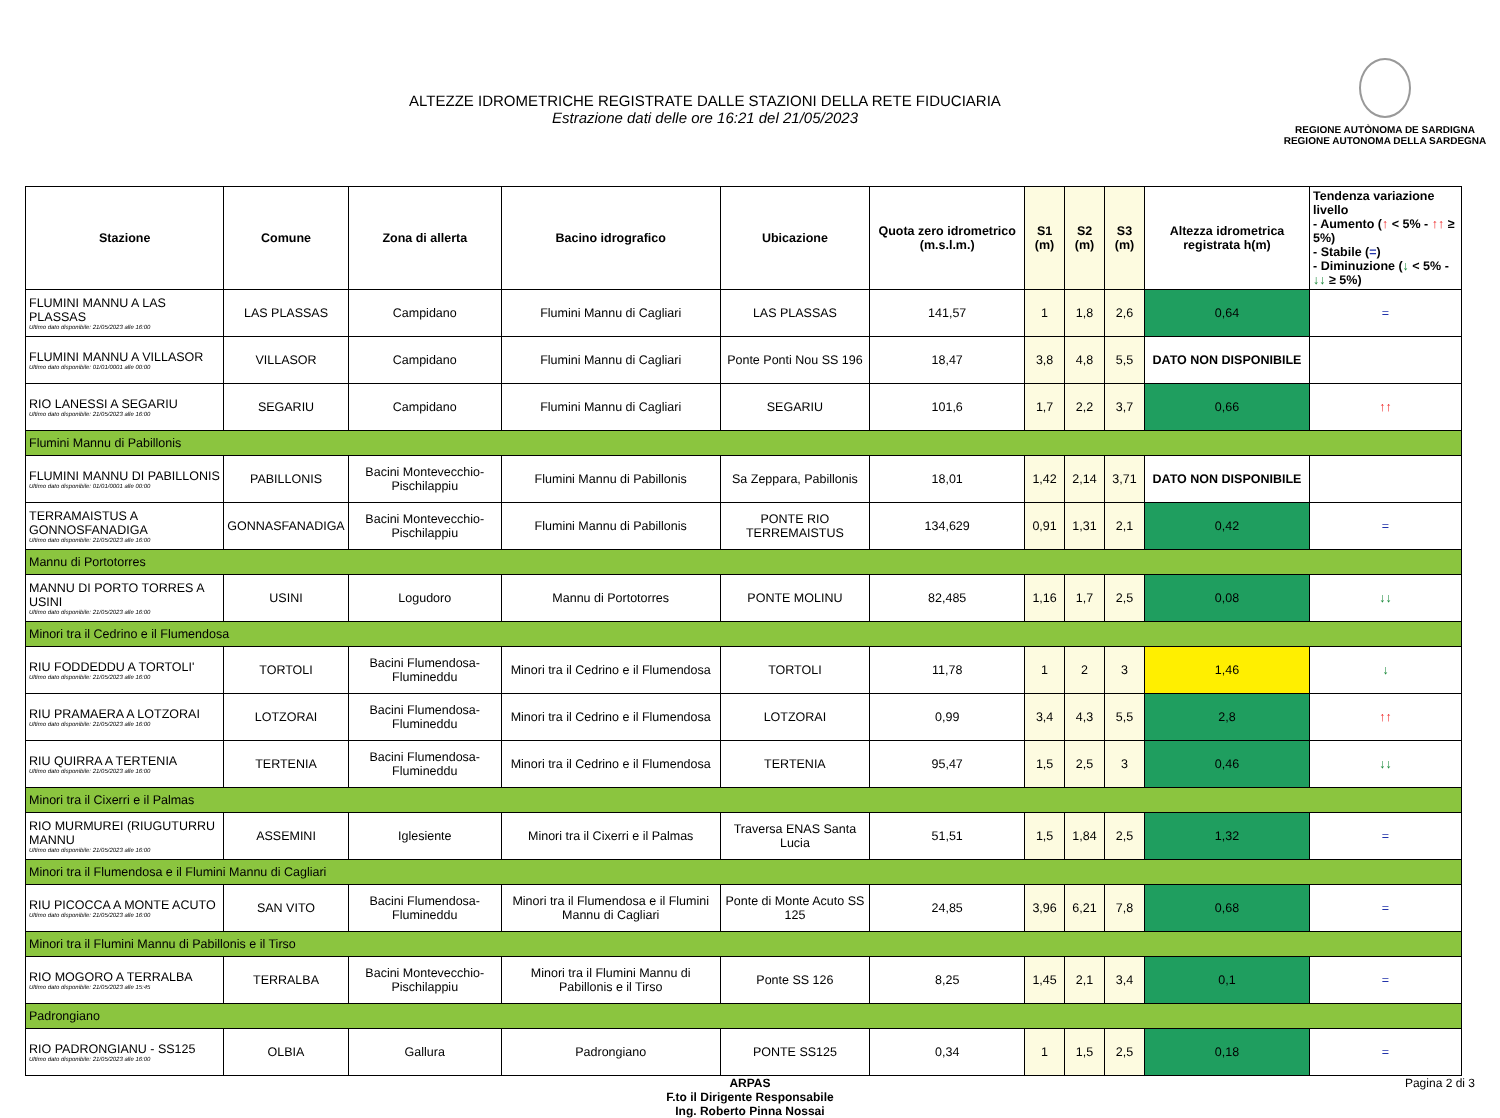ALTEZZE IDROMETRICHE REGISTRATE DALLE STAZIONI DELLA RETE FIDUCIARIA
Estrazione dati delle ore 16:21 del 21/05/2023
REGIONE AUTÒNOMA DE SARDIGNA
REGIONE AUTONOMA DELLA SARDEGNA
| Stazione | Comune | Zona di allerta | Bacino idrografico | Ubicazione | Quota zero idrometrico (m.s.l.m.) | S1 (m) | S2 (m) | S3 (m) | Altezza idrometrica registrata h(m) | Tendenza variazione livello - Aumento ( ↑ < 5% - ↑↑ ≥ 5%) - Stabile ( = ) - Diminuzione ( ↓ < 5% - ↓↓ ≥ 5%) |
| --- | --- | --- | --- | --- | --- | --- | --- | --- | --- | --- |
| FLUMINI MANNU A LAS PLASSAS Ultimo dato disponibile: 21/05/2023 alle 16:00 | LAS PLASSAS | Campidano | Flumini Mannu di Cagliari | LAS PLASSAS | 141,57 | 1 | 1,8 | 2,6 | 0,64 | = |
| FLUMINI MANNU A VILLASOR Ultimo dato disponibile: 01/01/0001 alle 00:00 | VILLASOR | Campidano | Flumini Mannu di Cagliari | Ponte Ponti Nou SS 196 | 18,47 | 3,8 | 4,8 | 5,5 | DATO NON DISPONIBILE | |
| RIO LANESSI A SEGARIU Ultimo dato disponibile: 21/05/2023 alle 16:00 | SEGARIU | Campidano | Flumini Mannu di Cagliari | SEGARIU | 101,6 | 1,7 | 2,2 | 3,7 | 0,66 | ↑↑ |
| Flumini Mannu di Pabillonis | | | | | | | | | | |
| FLUMINI MANNU DI PABILLONIS Ultimo dato disponibile: 01/01/0001 alle 00:00 | PABILLONIS | Bacini Montevecchio-Pischilappiu | Flumini Mannu di Pabillonis | Sa Zeppara, Pabillonis | 18,01 | 1,42 | 2,14 | 3,71 | DATO NON DISPONIBILE | |
| TERRAMAISTUS A GONNOSFANADIGA Ultimo dato disponibile: 21/05/2023 alle 16:00 | GONNASFANADIGA | Bacini Montevecchio-Pischilappiu | Flumini Mannu di Pabillonis | PONTE RIO TERREMAISTUS | 134,629 | 0,91 | 1,31 | 2,1 | 0,42 | = |
| Mannu di Portotorres | | | | | | | | | | |
| MANNU DI PORTO TORRES A USINI Ultimo dato disponibile: 21/05/2023 alle 16:00 | USINI | Logudoro | Mannu di Portotorres | PONTE MOLINU | 82,485 | 1,16 | 1,7 | 2,5 | 0,08 | ↓↓ |
| Minori tra il Cedrino e il Flumendosa | | | | | | | | | | |
| RIU FODDEDDU A TORTOLI' Ultimo dato disponibile: 21/05/2023 alle 16:00 | TORTOLI | Bacini Flumendosa-Flumineddu | Minori tra il Cedrino e il Flumendosa | TORTOLI | 11,78 | 1 | 2 | 3 | 1,46 | ↓ |
| RIU PRAMAERA A LOTZORAI Ultimo dato disponibile: 21/05/2023 alle 16:00 | LOTZORAI | Bacini Flumendosa-Flumineddu | Minori tra il Cedrino e il Flumendosa | LOTZORAI | 0,99 | 3,4 | 4,3 | 5,5 | 2,8 | ↑↑ |
| RIU QUIRRA A TERTENIA Ultimo dato disponibile: 21/05/2023 alle 16:00 | TERTENIA | Bacini Flumendosa-Flumineddu | Minori tra il Cedrino e il Flumendosa | TERTENIA | 95,47 | 1,5 | 2,5 | 3 | 0,46 | ↓↓ |
| Minori tra il Cixerri e il Palmas | | | | | | | | | | |
| RIO MURMUREI (RIUGUTURRU MANNU Ultimo dato disponibile: 21/05/2023 alle 16:00 | ASSEMINI | Iglesiente | Minori tra il Cixerri e il Palmas | Traversa ENAS Santa Lucia | 51,51 | 1,5 | 1,84 | 2,5 | 1,32 | = |
| Minori tra il Flumendosa e il Flumini Mannu di Cagliari | | | | | | | | | | |
| RIU PICOCCA A MONTE ACUTO Ultimo dato disponibile: 21/05/2023 alle 16:00 | SAN VITO | Bacini Flumendosa-Flumineddu | Minori tra il Flumendosa e il Flumini Mannu di Cagliari | Ponte di Monte Acuto SS 125 | 24,85 | 3,96 | 6,21 | 7,8 | 0,68 | = |
| Minori tra il Flumini Mannu di Pabillonis e il Tirso | | | | | | | | | | |
| RIO MOGORO A TERRALBA Ultimo dato disponibile: 21/05/2023 alle 15:45 | TERRALBA | Bacini Montevecchio-Pischilappiu | Minori tra il Flumini Mannu di Pabillonis e il Tirso | Ponte SS 126 | 8,25 | 1,45 | 2,1 | 3,4 | 0,1 | = |
| Padrongiano | | | | | | | | | | |
| RIO PADRONGIANU - SS125 Ultimo dato disponibile: 21/05/2023 alle 16:00 | OLBIA | Gallura | Padrongiano | PONTE SS125 | 0,34 | 1 | 1,5 | 2,5 | 0,18 | = |
ARPAS
F.to il Dirigente Responsabile
Ing. Roberto Pinna Nossai
Pagina 2 di 3